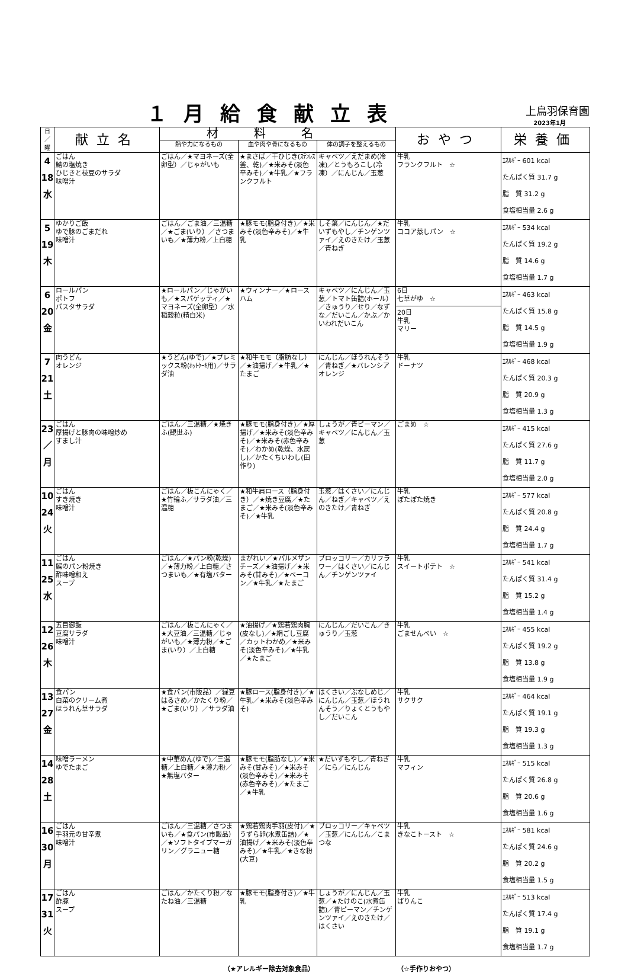１月給食献立表
上鳥羽保育園
2023年1月
| 日 ／ 曜 | 献立名 | 材料名 | | | おやつ | 栄養価 |
| --- | --- | --- | --- | --- | --- | --- |
| | | 熱や力になるもの | 血や肉や骨になるもの | 体の調子を整えるもの | | |
| 4 18 水 | ごはん 鯖の塩焼き ひじきと枝豆のサラダ 味噌汁 | ごはん／★マヨネーズ(全卵型）／じゃがいも | ★まさば／干ひじき(ｽﾃﾝﾚｽ釜、乾)／★米みそ(淡色辛みそ)／★牛乳／★フランクフルト | キャベツ／えだまめ(冷凍)／とうもろこし(冷凍）／にんじん／玉葱 | 牛乳 フランクフルト ☆ | ｴﾈﾙｷﾞｰ 601 kcal たんぱく質 31.7 g 脂 質 31.2 g 食塩相当量 2.6 g |
| 5 19 木 | ゆかりご飯 ゆで豚のごまだれ 味噌汁 | ごはん／ごま油／三温糖／★ごま(いり）／さつまいも／★薄力粉／上白糖 | ★豚モモ(脂身付き)／★米みそ(淡色辛みそ)／★牛乳 | しそ葉／にんじん／★だいずもやし／チンゲンツァイ／えのきたけ／玉葱／青ねぎ | 牛乳 ココア蒸しパン ☆ | ｴﾈﾙｷﾞｰ 534 kcal たんぱく質 19.2 g 脂 質 14.6 g 食塩相当量 1.7 g |
| 6 20 金 | ロールパン ポトフ パスタサラダ | ★ロールパン／じゃがいも／★スパゲッティ／★マヨネーズ(全卵型）／水稲穀粒(精白米) | ★ウィンナー／★ロースハム | キャベツ／にんじん／玉葱／トマト缶詰(ホール）／きゅうり／せり／なずな／だいこん／かぶ／かいわれだいこん | 6日 七草がゆ ☆ 20日 牛乳 マリー | ｴﾈﾙｷﾞｰ 463 kcal たんぱく質 15.8 g 脂 質 14.5 g 食塩相当量 1.9 g |
| 7 21 土 | 肉うどん オレンジ | ★うどん(ゆで)／★プレミックス粉(ﾎｯﾄｹｰｷ用)／サラダ油 | ★和牛モモ（脂肪なし）／★油揚げ／★牛乳／★たまご | にんじん／ほうれんそう／青ねぎ／★バレンシアオレンジ | 牛乳 ドーナツ | ｴﾈﾙｷﾞｰ 468 kcal たんぱく質 20.3 g 脂 質 20.9 g 食塩相当量 1.3 g |
| 23 ／ 月 | ごはん 厚揚げと豚肉の味噌炒め すまし汁 | ごはん／三温糖／★焼きふ(観世ふ) | ★豚モモ(脂身付き)／★厚揚げ／★米みそ(淡色辛みそ)／★米みそ(赤色辛みそ)／わかめ(乾燥、水戻し)／かたくちいわし(田作り) | しょうが／青ピーマン／キャベツ／にんじん／玉葱 | ごまめ ☆ | ｴﾈﾙｷﾞｰ 415 kcal たんぱく質 27.6 g 脂 質 11.7 g 食塩相当量 2.0 g |
| 10 24 火 | ごはん すき焼き 味噌汁 | ごはん／板こんにゃく／★竹輪ふ／サラダ油／三温糖 | ★和牛肩ロース（脂身付き）／★焼き豆腐／★たまご／★米みそ(淡色辛みそ)／★牛乳 | 玉葱／はくさい／にんじん／ねぎ／キャベツ／えのきたけ／青ねぎ | 牛乳 ぽたぽた焼き | ｴﾈﾙｷﾞｰ 577 kcal たんぱく質 20.8 g 脂 質 24.4 g 食塩相当量 1.7 g |
| 11 25 水 | ごはん 鰈のパン粉焼き 酢味噌和え スープ | ごはん／★パン粉(乾燥)／★薄力粉／上白糖／さつまいも／★有塩バター | まがれい／★パルメザンチーズ／★油揚げ／★米みそ(甘みそ)／★ベーコン／★牛乳／★たまご | ブロッコリー／カリフラワー／はくさい／にんじん／チンゲンツァイ | 牛乳 スイートポテト ☆ | ｴﾈﾙｷﾞｰ 541 kcal たんぱく質 31.4 g 脂 質 15.2 g 食塩相当量 1.4 g |
| 12 26 木 | 五目御飯 豆腐サラダ 味噌汁 | ごはん／板こんにゃく／★大豆油／三温糖／じゃがいも／★薄力粉／★ごま(いり）／上白糖 | ★油揚げ／★鶏若鶏肉胸(皮なし)／★絹ごし豆腐／カットわかめ／★米みそ(淡色辛みそ)／★牛乳／★たまご | にんじん／だいこん／きゅうり／玉葱 | 牛乳 ごませんべい ☆ | ｴﾈﾙｷﾞｰ 455 kcal たんぱく質 19.2 g 脂 質 13.8 g 食塩相当量 1.9 g |
| 13 27 金 | 食パン 白菜のクリーム煮 ほうれん草サラダ | ★食パン(市販品）／緑豆はるさめ／かたくり粉／★ごま(いり）／サラダ油 | ★豚ロース(脂身付き)／★牛乳／★米みそ(淡色辛みそ) | はくさい／ぶなしめじ／にんじん／玉葱／ほうれんそう／りょくとうもやし／だいこん | 牛乳 サクサク | ｴﾈﾙｷﾞｰ 464 kcal たんぱく質 19.1 g 脂 質 19.3 g 食塩相当量 1.3 g |
| 14 28 土 | 味噌ラーメン ゆでたまご | ★中華めん(ゆで)／三温糖／上白糖／★薄力粉／★無塩バター | ★豚モモ(脂肪なし)／★米みそ(甘みそ)／★米みそ(淡色辛みそ)／★米みそ(赤色辛みそ)／★たまご／★牛乳 | ★だいずもやし／青ねぎ／にら／にんじん | 牛乳 マフィン | ｴﾈﾙｷﾞｰ 515 kcal たんぱく質 26.8 g 脂 質 20.6 g 食塩相当量 1.6 g |
| 16 30 月 | ごはん 手羽元の甘辛煮 味噌汁 | ごはん／三温糖／さつまいも／★食パン(市販品）／★ソフトタイプマーガリン／グラニュー糖 | ★鶏若鶏肉手羽(皮付)／★うずら卵(水煮缶詰)／★油揚げ／★米みそ(淡色辛みそ)／★牛乳／★きな粉(大豆) | ブロッコリー／キャベツ／玉葱／にんじん／こまつな | 牛乳 きなこトースト ☆ | ｴﾈﾙｷﾞｰ 581 kcal たんぱく質 24.6 g 脂 質 20.2 g 食塩相当量 1.5 g |
| 17 31 火 | ごはん 酢豚 スープ | ごはん／かたくり粉／なたね油／三温糖 | ★豚モモ(脂身付き)／★牛乳 | しょうが／にんじん／玉葱／★たけのこ(水煮缶詰)／青ピーマン／チンゲンツァイ／えのきたけ／はくさい | 牛乳 ぱりんこ | ｴﾈﾙｷﾞｰ 513 kcal たんぱく質 17.4 g 脂 質 19.1 g 食塩相当量 1.7 g |
（★アレルギー除去対象食品） （☆手作りおやつ）